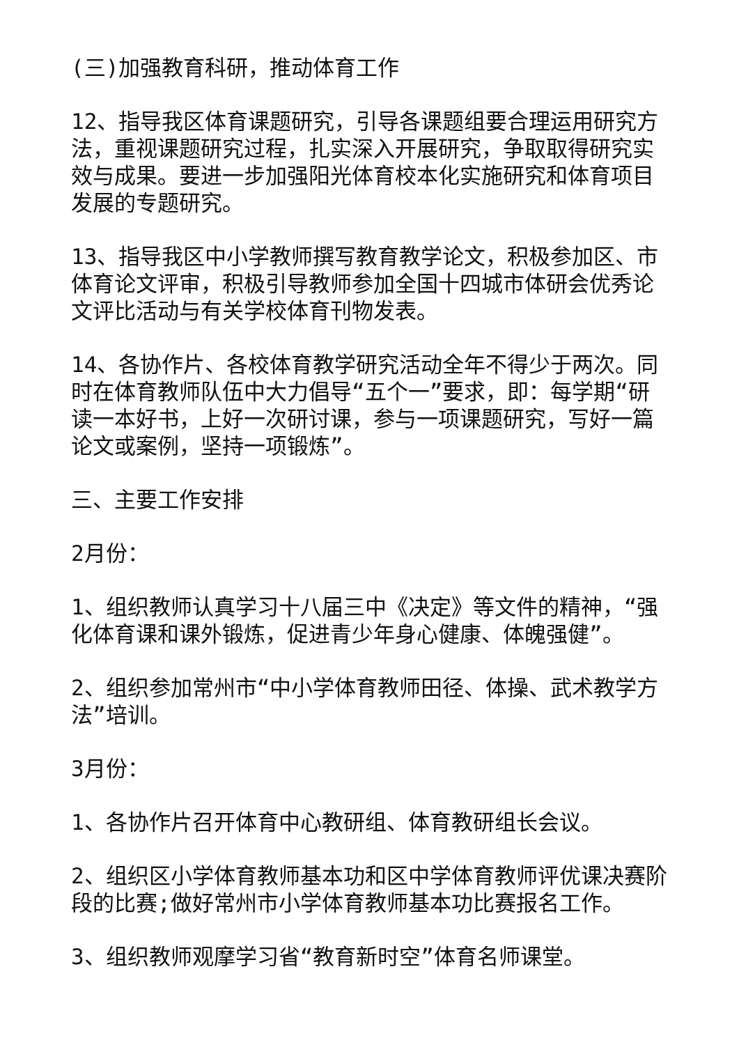(三)加强教育科研，推动体育工作
12、指导我区体育课题研究，引导各课题组要合理运用研究方法，重视课题研究过程，扎实深入开展研究，争取取得研究实效与成果。要进一步加强阳光体育校本化实施研究和体育项目发展的专题研究。
13、指导我区中小学教师撰写教育教学论文，积极参加区、市体育论文评审，积极引导教师参加全国十四城市体研会优秀论文评比活动与有关学校体育刊物发表。
14、各协作片、各校体育教学研究活动全年不得少于两次。同时在体育教师队伍中大力倡导“五个一”要求，即：每学期“研读一本好书，上好一次研讨课，参与一项课题研究，写好一篇论文或案例，坚持一项锻炼”。
三、主要工作安排
2月份：
1、组织教师认真学习十八届三中《决定》等文件的精神，“强化体育课和课外锻炼，促进青少年身心健康、体魄强健”。
2、组织参加常州市“中小学体育教师田径、体操、武术教学方法”培训。
3月份：
1、各协作片召开体育中心教研组、体育教研组长会议。
2、组织区小学体育教师基本功和区中学体育教师评优课决赛阶段的比赛;做好常州市小学体育教师基本功比赛报名工作。
3、组织教师观摩学习省“教育新时空”体育名师课堂。